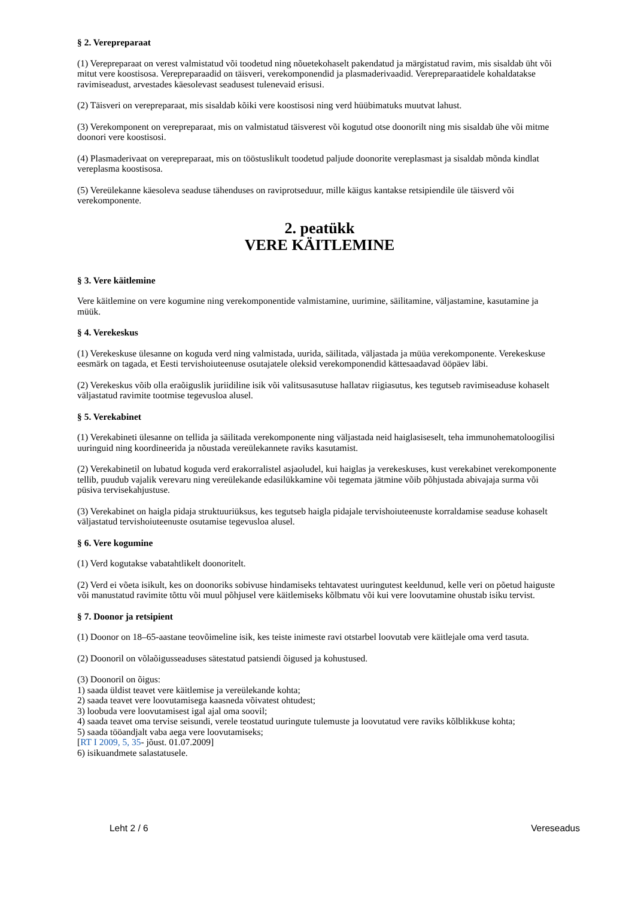§ 2. Verepreparaat
(1) Verepreparaat on verest valmistatud või toodetud ning nõuetekohaselt pakendatud ja märgistatud ravim, mis sisaldab üht või mitut vere koostisosa. Verepreparaadid on täisveri, verekomponendid ja plasmaderivaadid. Verepreparaatidele kohaldatakse ravimiseadust, arvestades käesolevast seadusest tulenevaid erisusi.
(2) Täisveri on verepreparaat, mis sisaldab kõiki vere koostisosi ning verd hüübimatuks muutvat lahust.
(3) Verekomponent on verepreparaat, mis on valmistatud täisverest või kogutud otse doonorilt ning mis sisaldab ühe või mitme doonori vere koostisosi.
(4) Plasmaderivaat on verepreparaat, mis on tööstuslikult toodetud paljude doonorite vereplasmast ja sisaldab mõnda kindlat vereplasma koostisosa.
(5) Vereülekanne käesoleva seaduse tähenduses on raviprotseduur, mille käigus kantakse retsipiendile üle täisverd või verekomponente.
2. peatükk
VERE KÄITLEMINE
§ 3. Vere käitlemine
Vere käitlemine on vere kogumine ning verekomponentide valmistamine, uurimine, säilitamine, väljastamine, kasutamine ja müük.
§ 4. Verekeskus
(1) Verekeskuse ülesanne on koguda verd ning valmistada, uurida, säilitada, väljastada ja müüa verekomponente. Verekeskuse eesmärk on tagada, et Eesti tervishoiuteenuse osutajatele oleksid verekomponendid kättesaadavad ööpäev läbi.
(2) Verekeskus võib olla eraõiguslik juriidiline isik või valitsusasutuse hallatav riigiasutus, kes tegutseb ravimiseaduse kohaselt väljastatud ravimite tootmise tegevusloa alusel.
§ 5. Verekabinet
(1) Verekabineti ülesanne on tellida ja säilitada verekomponente ning väljastada neid haiglasiseselt, teha immunohematoloogilisi uuringuid ning koordineerida ja nõustada vereülekannete raviks kasutamist.
(2) Verekabinetil on lubatud koguda verd erakorralistel asjaoludel, kui haiglas ja verekeskuses, kust verekabinet verekomponente tellib, puudub vajalik verevaru ning vereülekande edasilükkamine või tegemata jätmine võib põhjustada abivajaja surma või püsiva tervisekahjustuse.
(3) Verekabinet on haigla pidaja struktuuriüksus, kes tegutseb haigla pidajale tervishoiuteenuste korraldamise seaduse kohaselt väljastatud tervishoiuteenuste osutamise tegevusloa alusel.
§ 6. Vere kogumine
(1) Verd kogutakse vabatahtlikelt doonoritelt.
(2) Verd ei võeta isikult, kes on doonoriks sobivuse hindamiseks tehtavatest uuringutest keeldunud, kelle veri on põetud haiguste või manustatud ravimite tõttu või muul põhjusel vere käitlemiseks kõlbmatu või kui vere loovutamine ohustab isiku tervist.
§ 7. Doonor ja retsipient
(1) Doonor on 18–65-aastane teovõimeline isik, kes teiste inimeste ravi otstarbel loovutab vere käitlejale oma verd tasuta.
(2) Doonoril on võlaõigusseaduses sätestatud patsiendi õigused ja kohustused.
(3) Doonoril on õigus:
1) saada üldist teavet vere käitlemise ja vereülekande kohta;
2) saada teavet vere loovutamisega kaasneda võivatest ohtudest;
3) loobuda vere loovutamisest igal ajal oma soovil;
4) saada teavet oma tervise seisundi, verele teostatud uuringute tulemuste ja loovutatud vere raviks kõlblikkuse kohta;
5) saada tööandjalt vaba aega vere loovutamiseks;
[RT I 2009, 5, 35- jõust. 01.07.2009]
6) isikuandmete salastatusele.
Leht 2 / 6 Vereseadus